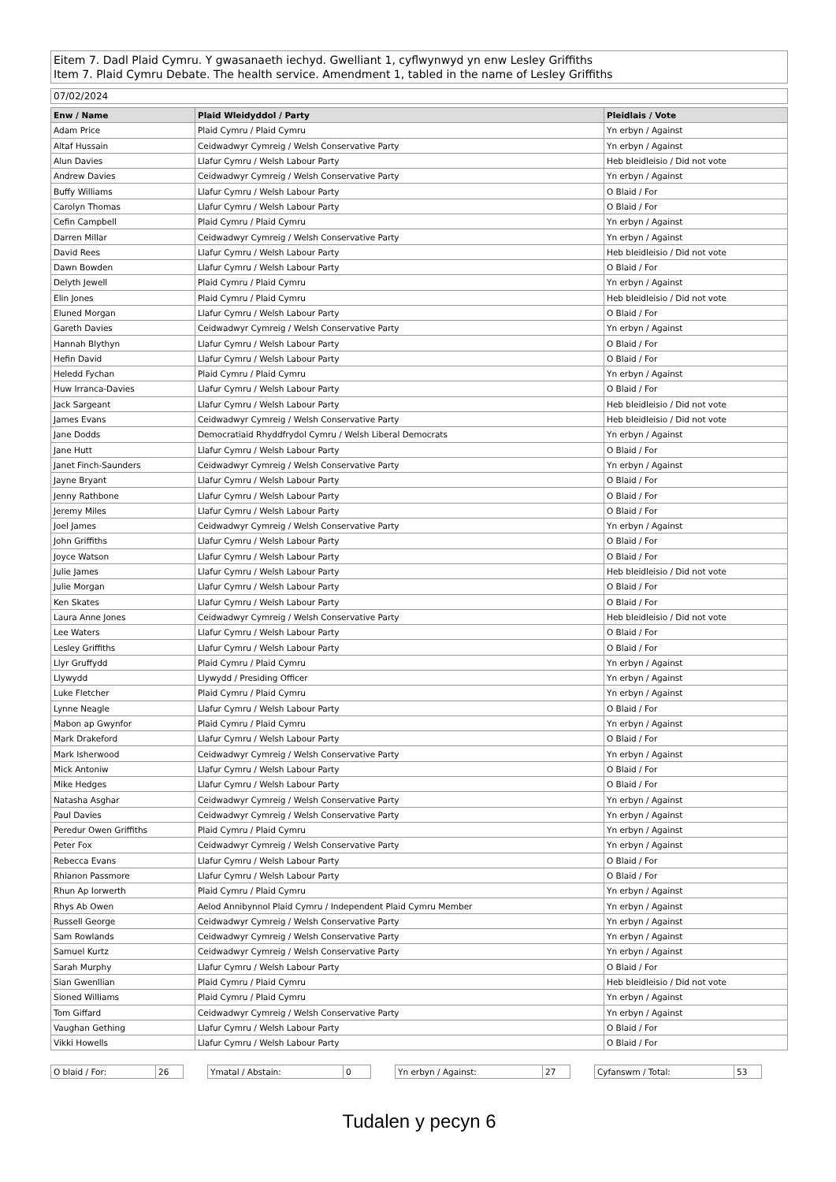Eitem 7. Dadl Plaid Cymru. Y gwasanaeth iechyd. Gwelliant 1, cyflwynwyd yn enw Lesley Griffiths
Item 7. Plaid Cymru Debate. The health service. Amendment 1, tabled in the name of Lesley Griffiths
07/02/2024
| Enw / Name | Plaid Wleidyddol / Party | Pleidlais / Vote |
| --- | --- | --- |
| Adam Price | Plaid Cymru / Plaid Cymru | Yn erbyn / Against |
| Altaf Hussain | Ceidwadwyr Cymreig / Welsh Conservative Party | Yn erbyn / Against |
| Alun Davies | Llafur Cymru / Welsh Labour Party | Heb bleidleisio / Did not vote |
| Andrew Davies | Ceidwadwyr Cymreig / Welsh Conservative Party | Yn erbyn / Against |
| Buffy Williams | Llafur Cymru / Welsh Labour Party | O Blaid / For |
| Carolyn Thomas | Llafur Cymru / Welsh Labour Party | O Blaid / For |
| Cefin Campbell | Plaid Cymru / Plaid Cymru | Yn erbyn / Against |
| Darren Millar | Ceidwadwyr Cymreig / Welsh Conservative Party | Yn erbyn / Against |
| David Rees | Llafur Cymru / Welsh Labour Party | Heb bleidleisio / Did not vote |
| Dawn Bowden | Llafur Cymru / Welsh Labour Party | O Blaid / For |
| Delyth Jewell | Plaid Cymru / Plaid Cymru | Yn erbyn / Against |
| Elin Jones | Plaid Cymru / Plaid Cymru | Heb bleidleisio / Did not vote |
| Eluned Morgan | Llafur Cymru / Welsh Labour Party | O Blaid / For |
| Gareth Davies | Ceidwadwyr Cymreig / Welsh Conservative Party | Yn erbyn / Against |
| Hannah Blythyn | Llafur Cymru / Welsh Labour Party | O Blaid / For |
| Hefin David | Llafur Cymru / Welsh Labour Party | O Blaid / For |
| Heledd Fychan | Plaid Cymru / Plaid Cymru | Yn erbyn / Against |
| Huw Irranca-Davies | Llafur Cymru / Welsh Labour Party | O Blaid / For |
| Jack Sargeant | Llafur Cymru / Welsh Labour Party | Heb bleidleisio / Did not vote |
| James Evans | Ceidwadwyr Cymreig / Welsh Conservative Party | Heb bleidleisio / Did not vote |
| Jane Dodds | Democratiaid Rhyddfrydol Cymru / Welsh Liberal Democrats | Yn erbyn / Against |
| Jane Hutt | Llafur Cymru / Welsh Labour Party | O Blaid / For |
| Janet Finch-Saunders | Ceidwadwyr Cymreig / Welsh Conservative Party | Yn erbyn / Against |
| Jayne Bryant | Llafur Cymru / Welsh Labour Party | O Blaid / For |
| Jenny Rathbone | Llafur Cymru / Welsh Labour Party | O Blaid / For |
| Jeremy Miles | Llafur Cymru / Welsh Labour Party | O Blaid / For |
| Joel James | Ceidwadwyr Cymreig / Welsh Conservative Party | Yn erbyn / Against |
| John Griffiths | Llafur Cymru / Welsh Labour Party | O Blaid / For |
| Joyce Watson | Llafur Cymru / Welsh Labour Party | O Blaid / For |
| Julie James | Llafur Cymru / Welsh Labour Party | Heb bleidleisio / Did not vote |
| Julie Morgan | Llafur Cymru / Welsh Labour Party | O Blaid / For |
| Ken Skates | Llafur Cymru / Welsh Labour Party | O Blaid / For |
| Laura Anne Jones | Ceidwadwyr Cymreig / Welsh Conservative Party | Heb bleidleisio / Did not vote |
| Lee Waters | Llafur Cymru / Welsh Labour Party | O Blaid / For |
| Lesley Griffiths | Llafur Cymru / Welsh Labour Party | O Blaid / For |
| Llyr Gruffydd | Plaid Cymru / Plaid Cymru | Yn erbyn / Against |
| Llywydd | Llywydd / Presiding Officer | Yn erbyn / Against |
| Luke Fletcher | Plaid Cymru / Plaid Cymru | Yn erbyn / Against |
| Lynne Neagle | Llafur Cymru / Welsh Labour Party | O Blaid / For |
| Mabon ap Gwynfor | Plaid Cymru / Plaid Cymru | Yn erbyn / Against |
| Mark Drakeford | Llafur Cymru / Welsh Labour Party | O Blaid / For |
| Mark Isherwood | Ceidwadwyr Cymreig / Welsh Conservative Party | Yn erbyn / Against |
| Mick Antoniw | Llafur Cymru / Welsh Labour Party | O Blaid / For |
| Mike Hedges | Llafur Cymru / Welsh Labour Party | O Blaid / For |
| Natasha Asghar | Ceidwadwyr Cymreig / Welsh Conservative Party | Yn erbyn / Against |
| Paul Davies | Ceidwadwyr Cymreig / Welsh Conservative Party | Yn erbyn / Against |
| Peredur Owen Griffiths | Plaid Cymru / Plaid Cymru | Yn erbyn / Against |
| Peter Fox | Ceidwadwyr Cymreig / Welsh Conservative Party | Yn erbyn / Against |
| Rebecca Evans | Llafur Cymru / Welsh Labour Party | O Blaid / For |
| Rhianon Passmore | Llafur Cymru / Welsh Labour Party | O Blaid / For |
| Rhun Ap Iorwerth | Plaid Cymru / Plaid Cymru | Yn erbyn / Against |
| Rhys Ab Owen | Aelod Annibynnol Plaid Cymru / Independent Plaid Cymru Member | Yn erbyn / Against |
| Russell George | Ceidwadwyr Cymreig / Welsh Conservative Party | Yn erbyn / Against |
| Sam Rowlands | Ceidwadwyr Cymreig / Welsh Conservative Party | Yn erbyn / Against |
| Samuel Kurtz | Ceidwadwyr Cymreig / Welsh Conservative Party | Yn erbyn / Against |
| Sarah Murphy | Llafur Cymru / Welsh Labour Party | O Blaid / For |
| Sian Gwenllian | Plaid Cymru / Plaid Cymru | Heb bleidleisio / Did not vote |
| Sioned Williams | Plaid Cymru / Plaid Cymru | Yn erbyn / Against |
| Tom Giffard | Ceidwadwyr Cymreig / Welsh Conservative Party | Yn erbyn / Against |
| Vaughan Gething | Llafur Cymru / Welsh Labour Party | O Blaid / For |
| Vikki Howells | Llafur Cymru / Welsh Labour Party | O Blaid / For |
O blaid / For: 26 Ymatal / Abstain: 0 Yn erbyn / Against: 27 Cyfanswm / Total: 53
Tudalen y pecyn 6